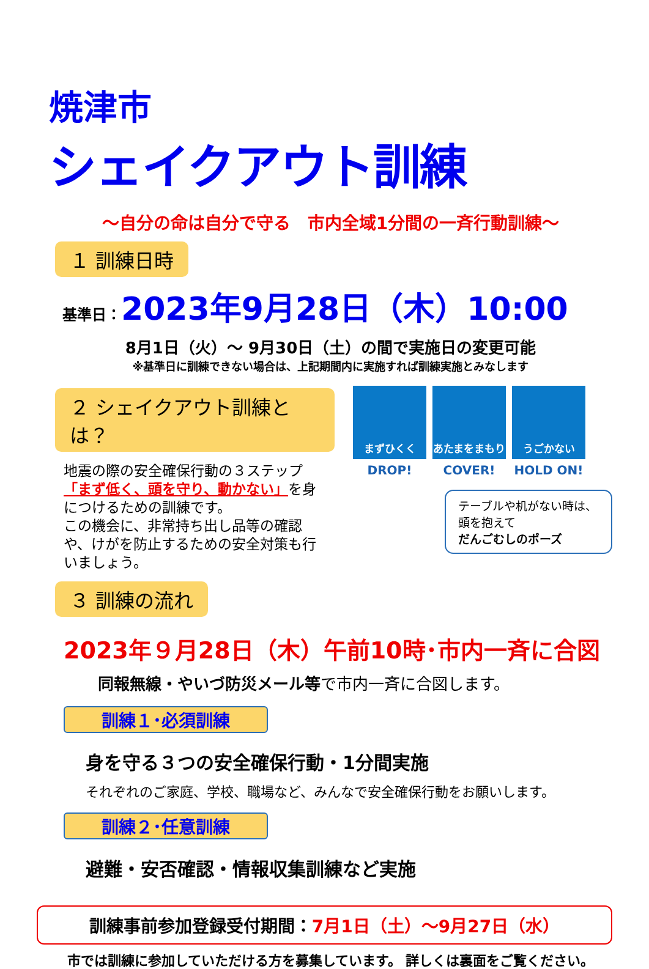焼津市
シェイクアウト訓練
～自分の命は自分で守る　市内全域1分間の一斉行動訓練～
１ 訓練日時
基準日：2023年9月28日（木）10:00
8月1日（火）～ 9月30日（土）の間で実施日の変更可能
※基準日に訓練できない場合は、上記期間内に実施すれば訓練実施とみなします
２ シェイクアウト訓練とは？
地震の際の安全確保行動の３ステップ
「まず低く、頭を守り、動かない」を身につけるための訓練です。
この機会に、非常持ち出し品等の確認や、けがを防止するための安全対策も行いましょう。
まずひくく
DROP!
あたまをまもり
COVER!
うごかない
HOLD ON!
テーブルや机がない時は、
頭を抱えて
だんごむしのポーズ
３ 訓練の流れ
2023年９月28日（木）午前10時･市内一斉に合図
同報無線・やいづ防災メール等で市内一斉に合図します。
訓練１･必須訓練
身を守る３つの安全確保行動・1分間実施
それぞれのご家庭、学校、職場など、みんなで安全確保行動をお願いします。
訓練２･任意訓練
避難・安否確認・情報収集訓練など実施
訓練事前参加登録受付期間：7月1日（土）～9月27日（水）
市では訓練に参加していただける方を募集しています。 詳しくは裏面をご覧ください。